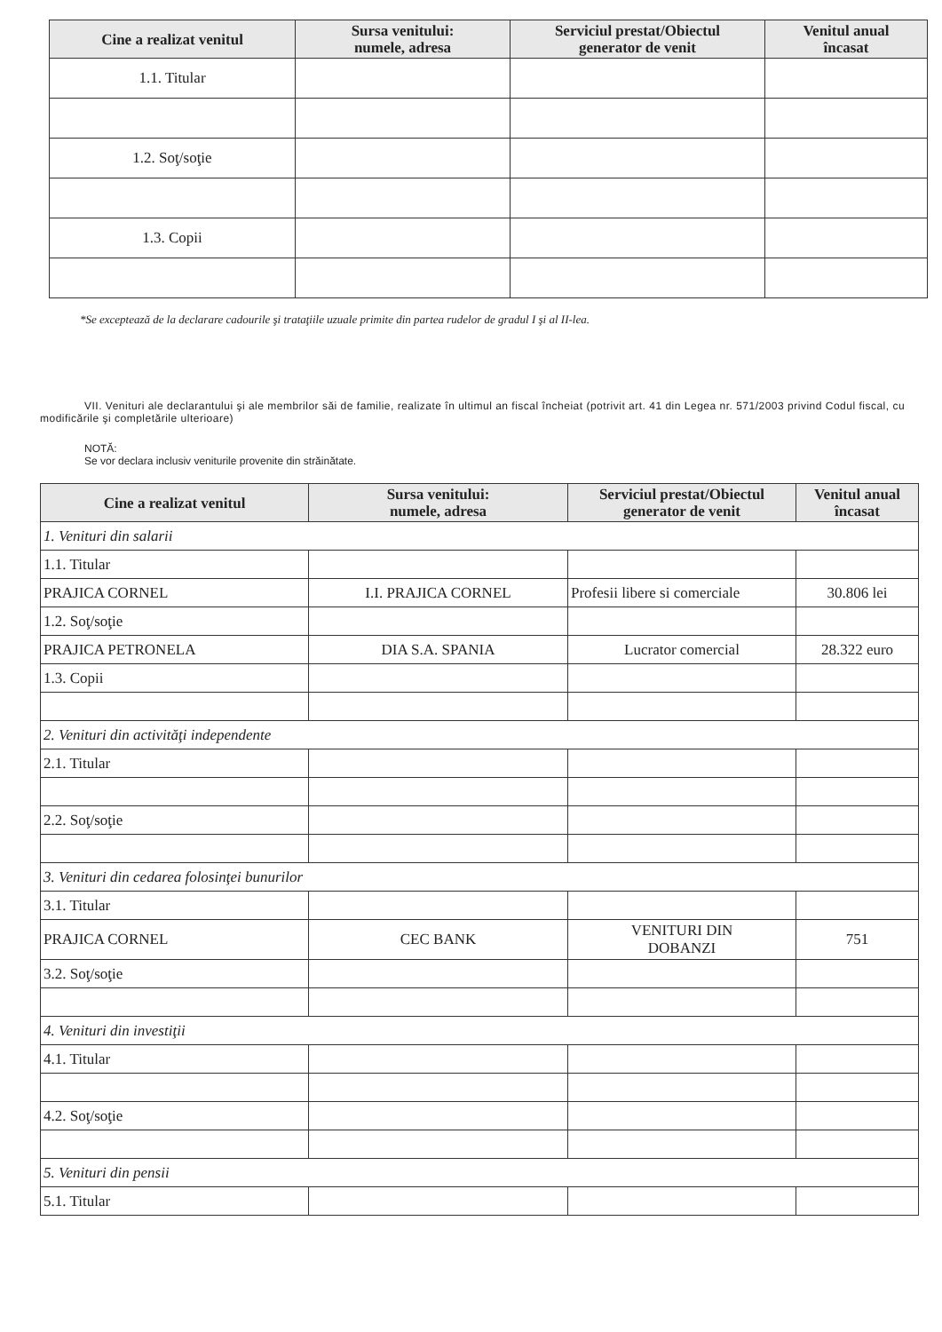| Cine a realizat venitul | Sursa venitului: numele, adresa | Serviciul prestat/Obiectul generator de venit | Venitul anual încasat |
| --- | --- | --- | --- |
| 1.1. Titular | | | |
| 1.2. Soţ/soţie | | | |
| 1.3. Copii | | | |
*Se exceptează de la declarare cadourile şi trataţiile uzuale primite din partea rudelor de gradul I şi al II-lea.
VII. Venituri ale declarantului şi ale membrilor săi de familie, realizate în ultimul an fiscal încheiat (potrivit art. 41 din Legea nr. 571/2003 privind Codul fiscal, cu modificările şi completările ulterioare)
NOTĂ:
Se vor declara inclusiv veniturile provenite din străinătate.
| Cine a realizat venitul | Sursa venitului: numele, adresa | Serviciul prestat/Obiectul generator de venit | Venitul anual încasat |
| --- | --- | --- | --- |
| 1. Venituri din salarii | | | |
| 1.1. Titular | | | |
| PRAJICA CORNEL | I.I. PRAJICA CORNEL | Profesii libere si comerciale | 30.806 lei |
| 1.2. Soţ/soţie | | | |
| PRAJICA PETRONELA | DIA S.A. SPANIA | Lucrator comercial | 28.322 euro |
| 1.3. Copii | | | |
| 2. Venituri din activităţi independente | | | |
| 2.1. Titular | | | |
| 2.2. Soţ/soţie | | | |
| 3. Venituri din cedarea folosinţei bunurilor | | | |
| 3.1. Titular | | | |
| PRAJICA CORNEL | CEC BANK | VENITURI DIN DOBANZI | 751 |
| 3.2. Soţ/soţie | | | |
| 4. Venituri din investiţii | | | |
| 4.1. Titular | | | |
| 4.2. Soţ/soţie | | | |
| 5. Venituri din pensii | | | |
| 5.1. Titular | | | |